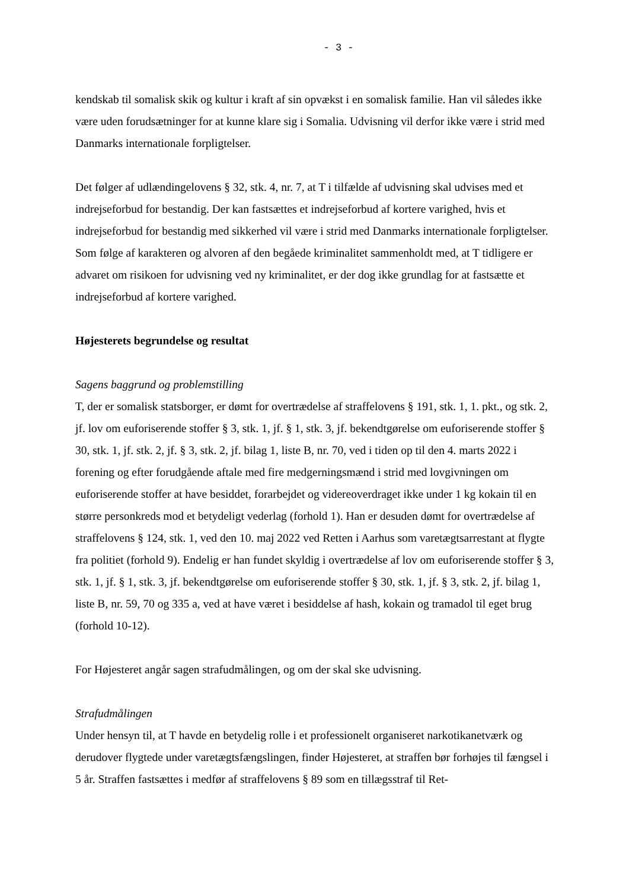- 3 -
kendskab til somalisk skik og kultur i kraft af sin opvækst i en somalisk familie. Han vil således ikke være uden forudsætninger for at kunne klare sig i Somalia. Udvisning vil derfor ikke være i strid med Danmarks internationale forpligtelser.
Det følger af udlændingelovens § 32, stk. 4, nr. 7, at T i tilfælde af udvisning skal udvises med et indrejseforbud for bestandig. Der kan fastsættes et indrejseforbud af kortere varighed, hvis et indrejseforbud for bestandig med sikkerhed vil være i strid med Danmarks internationale forpligtelser. Som følge af karakteren og alvoren af den begåede kriminalitet sammenholdt med, at T tidligere er advaret om risikoen for udvisning ved ny kriminalitet, er der dog ikke grundlag for at fastsætte et indrejseforbud af kortere varighed.
Højesterets begrundelse og resultat
Sagens baggrund og problemstilling
T, der er somalisk statsborger, er dømt for overtrædelse af straffelovens § 191, stk. 1, 1. pkt., og stk. 2, jf. lov om euforiserende stoffer § 3, stk. 1, jf. § 1, stk. 3, jf. bekendtgørelse om euforiserende stoffer § 30, stk. 1, jf. stk. 2, jf. § 3, stk. 2, jf. bilag 1, liste B, nr. 70, ved i tiden op til den 4. marts 2022 i forening og efter forudgående aftale med fire medgerningsmænd i strid med lovgivningen om euforiserende stoffer at have besiddet, forarbejdet og videreoverdraget ikke under 1 kg kokain til en større personkreds mod et betydeligt vederlag (forhold 1). Han er desuden dømt for overtrædelse af straffelovens § 124, stk. 1, ved den 10. maj 2022 ved Retten i Aarhus som varetægtsarrestant at flygte fra politiet (forhold 9). Endelig er han fundet skyldig i overtrædelse af lov om euforiserende stoffer § 3, stk. 1, jf. § 1, stk. 3, jf. bekendtgørelse om euforiserende stoffer § 30, stk. 1, jf. § 3, stk. 2, jf. bilag 1, liste B, nr. 59, 70 og 335 a, ved at have været i besiddelse af hash, kokain og tramadol til eget brug (forhold 10-12).
For Højesteret angår sagen strafudmålingen, og om der skal ske udvisning.
Strafudmålingen
Under hensyn til, at T havde en betydelig rolle i et professionelt organiseret narkotikanetværk og derudover flygtede under varetægtsfængslingen, finder Højesteret, at straffen bør forhøjes til fængsel i 5 år. Straffen fastsættes i medfør af straffelovens § 89 som en tillægsstraf til Ret-